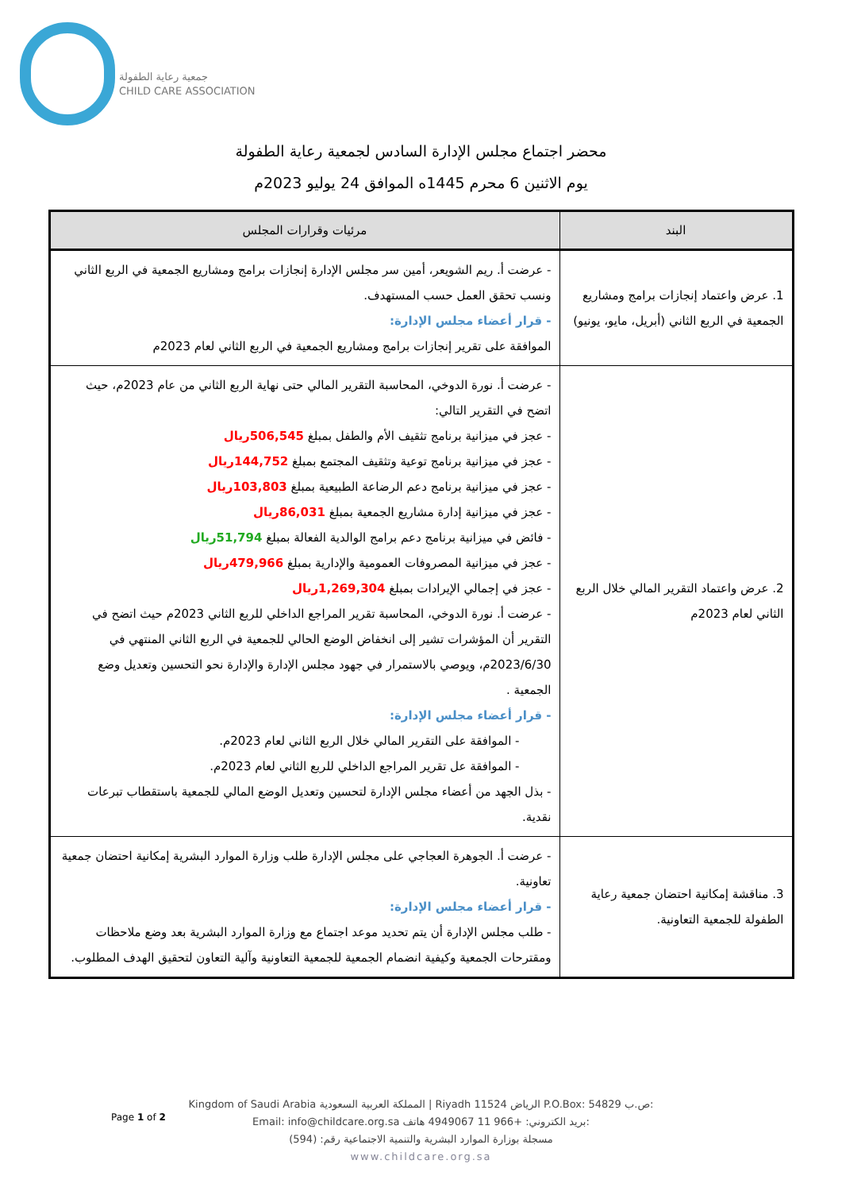جمعية رعاية الطفولة
CHILD CARE ASSOCIATION
محضر اجتماع مجلس الإدارة السادس لجمعية رعاية الطفولة
يوم الاثنين 6 محرم 1445ه الموافق 24 يوليو 2023م
| البند | مرئيات وقرارات المجلس |
| --- | --- |
| 1. عرض واعتماد إنجازات برامج ومشاريع الجمعية في الربع الثاني (أبريل، مايو، يونيو) | - عرضت أ. ريم الشويعر، أمين سر مجلس الإدارة إنجازات برامج ومشاريع الجمعية في الربع الثاني ونسب تحقق العمل حسب المستهدف. - قرار أعضاء مجلس الإدارة: الموافقة على تقرير إنجازات برامج ومشاريع الجمعية في الربع الثاني لعام 2023م |
| 2. عرض واعتماد التقرير المالي خلال الربع الثاني لعام 2023م | - عرضت أ. نورة الدوخي، المحاسبة التقرير المالي حتى نهاية الربع الثاني من عام 2023م، حيث اتضح في التقرير التالي: - عجز في ميزانية برنامج تثقيف الأم والطفل بمبلغ 506,545ريال - عجز في ميزانية برنامج توعية وتثقيف المجتمع بمبلغ 144,752ريال - عجز في ميزانية برنامج دعم الرضاعة الطبيعية بمبلغ 103,803ريال - عجز في ميزانية إدارة مشاريع الجمعية بمبلغ 86,031ريال - فائض في ميزانية برنامج دعم برامج الوالدية الفعالة بمبلغ 51,794ريال - عجز في ميزانية المصروفات العمومية والإدارية بمبلغ 479,966ريال - عجز في إجمالي الإيرادات بمبلغ 1,269,304ريال - عرضت أ. نورة الدوخي، المحاسبة تقرير المراجع الداخلي للربع الثاني 2023م حيث اتضح في التقرير أن المؤشرات تشير إلى انخفاض الوضع الحالي للجمعية في الربع الثاني المنتهي في 2023/6/30م، ويوصي بالاستمرار في جهود مجلس الإدارة والإدارة نحو التحسين وتعديل وضع الجمعية . - قرار أعضاء مجلس الإدارة: - الموافقة على التقرير المالي خلال الربع الثاني لعام 2023م. - الموافقة عل تقرير المراجع الداخلي للربع الثاني لعام 2023م. - بذل الجهد من أعضاء مجلس الإدارة لتحسين وتعديل الوضع المالي للجمعية باستقطاب تبرعات نقدية. |
| 3. مناقشة إمكانية احتضان جمعية رعاية الطفولة للجمعية التعاونية. | - عرضت أ. الجوهرة العجاجي على مجلس الإدارة طلب وزارة الموارد البشرية إمكانية احتضان جمعية تعاونية. - قرار أعضاء مجلس الإدارة: - طلب مجلس الإدارة أن يتم تحديد موعد اجتماع مع وزارة الموارد البشرية بعد وضع ملاحظات ومقترحات الجمعية وكيفية انضمام الجمعية للجمعية التعاونية وآلية التعاون لتحقيق الهدف المطلوب. |
Page 1 of 2
Kingdom of Saudi Arabia المملكة العربية السعودية | Riyadh 11524 الرياض P.O.Box: 54829 ص.ب:
Email: info@childcare.org.sa بريد الكتروني: +966 11 4949067 هاتف:
مسجلة بوزارة الموارد البشرية والتنمية الاجتماعية رقم: (594)
www.childcare.org.sa